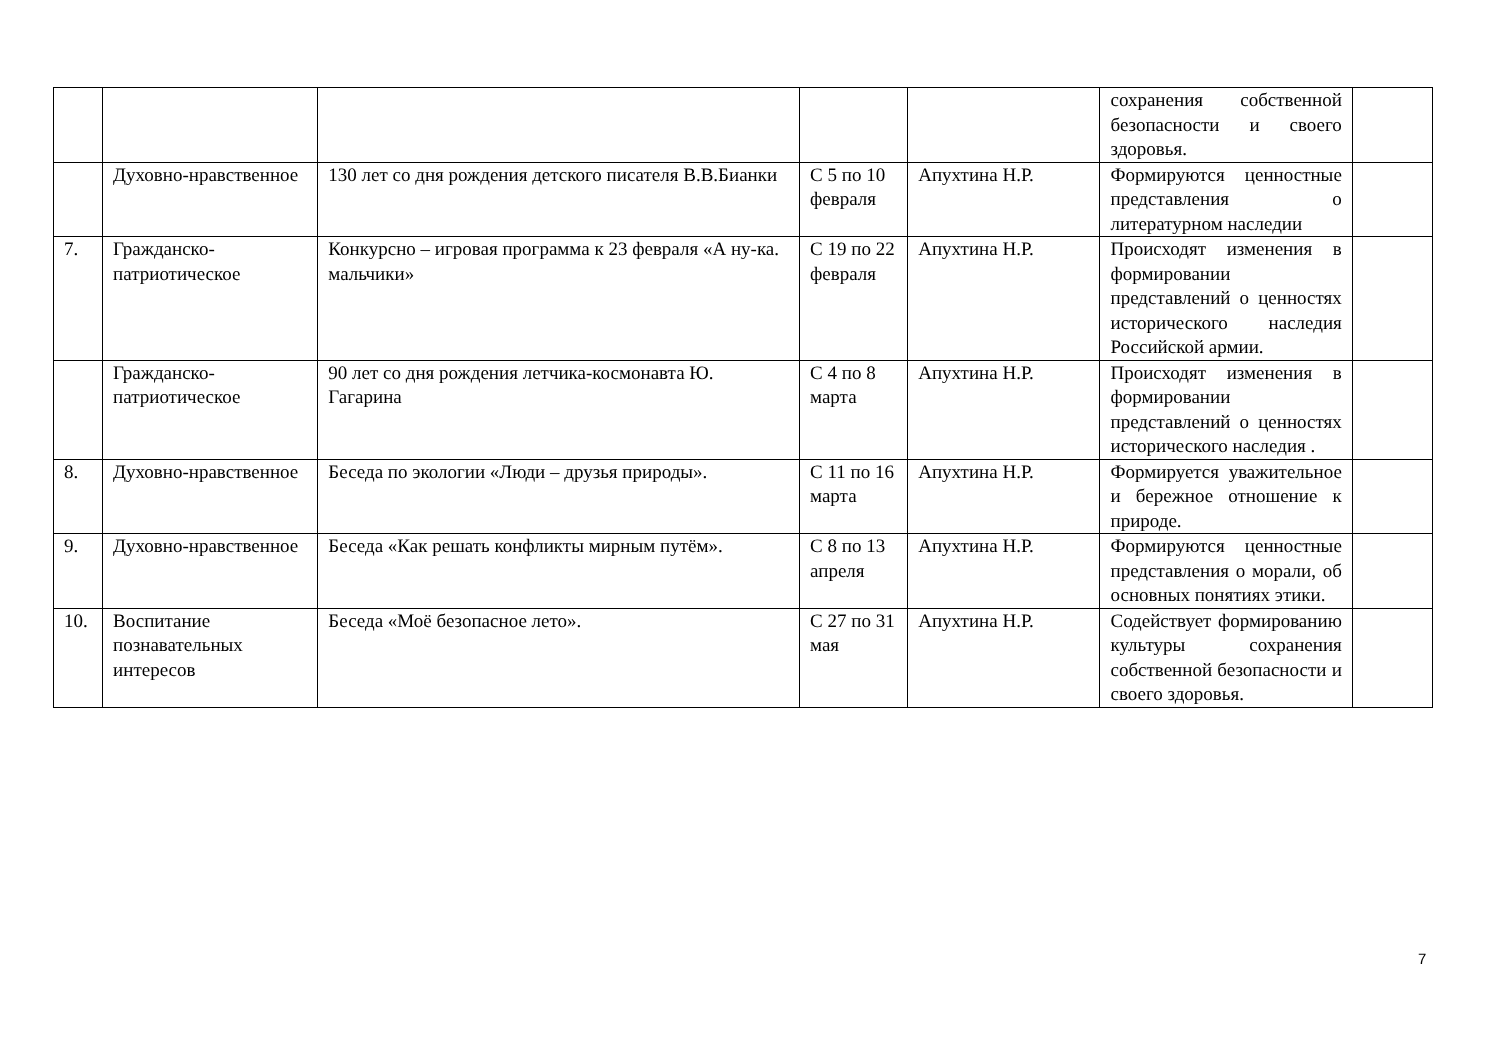| | | | | | сохранения собственной безопасности и своего здоровья. | |
| | Духовно-нравственное | 130 лет со дня рождения детского писателя В.В.Бианки | С 5 по 10 февраля | Апухтина Н.Р. | Формируются ценностные представления о литературном наследии | |
| 7. | Гражданско-патриотическое | Конкурсно – игровая программа к 23 февраля «А ну-ка. мальчики» | С 19 по 22 февраля | Апухтина Н.Р. | Происходят изменения в формировании представлений о ценностях исторического наследия Российской армии. | |
| | Гражданско-патриотическое | 90 лет со дня рождения летчика-космонавта Ю. Гагарина | С 4 по 8 марта | Апухтина Н.Р. | Происходят изменения в формировании представлений о ценностях исторического наследия . | |
| 8. | Духовно-нравственное | Беседа по экологии «Люди – друзья природы». | С 11 по 16 марта | Апухтина Н.Р. | Формируется уважительное и бережное отношение к природе. | |
| 9. | Духовно-нравственное | Беседа «Как решать конфликты мирным путём». | С 8 по 13 апреля | Апухтина Н.Р. | Формируются ценностные представления о морали, об основных понятиях этики. | |
| 10. | Воспитание познавательных интересов | Беседа «Моё безопасное лето». | С 27 по 31 мая | Апухтина Н.Р. | Содействует формированию культуры сохранения собственной безопасности и своего здоровья. | |
7